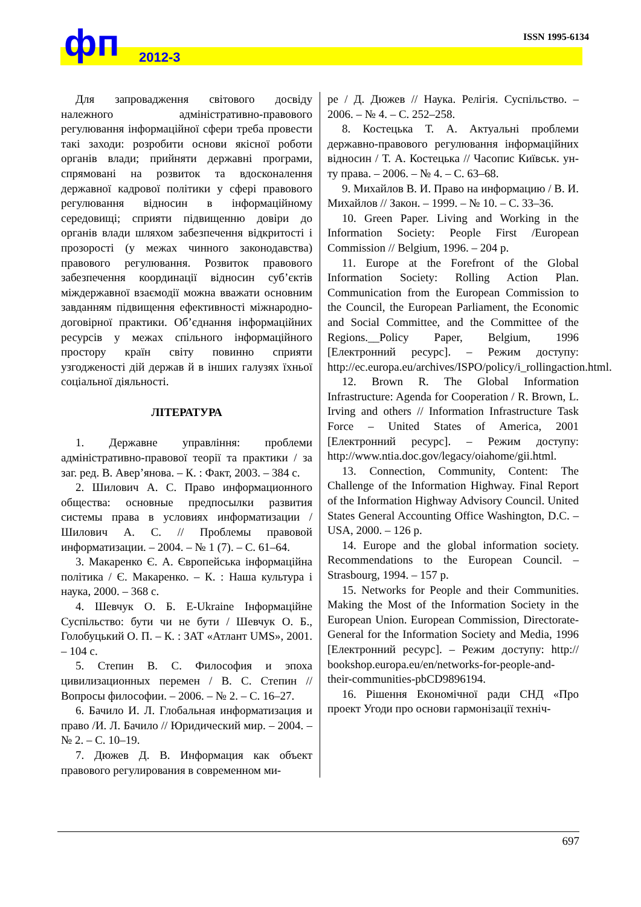ISSN 1995-6134 фп 2012-3
Для запровадження світового досвіду належного адміністративно-правового регулювання інформаційної сфери треба провести такі заходи: розробити основи якісної роботи органів влади; прийняти державні програми, спрямовані на розвиток та вдосконалення державної кадрової політики у сфері правового регулювання відносин в інформаційному середовищі; сприяти підвищенню довіри до органів влади шляхом забезпечення відкритості і прозорості (у межах чинного законодавства) правового регулювання. Розвиток правового забезпечення координації відносин суб’єктів міждержавної взаємодії можна вважати основним завданням підвищення ефективності міжнародно-договірної практики. Об’єднання інформаційних ресурсів у межах спільного інформаційного простору країн світу повинно сприяти узгодженості дій держав й в інших галузях їхньої соціальної діяльності.
ЛІТЕРАТУРА
1. Державне управління: проблеми адміністративно-правової теорії та практики / за заг. ред. В. Авер’янова. – К. : Факт, 2003. – 384 с.
2. Шилович А. С. Право информационного общества: основные предпосылки развития системы права в условиях информатизации / Шилович А. С. // Проблемы правовой информатизации. – 2004. – № 1 (7). – С. 61–64.
3. Макаренко Є. А. Європейська інформаційна політика / Є. Макаренко. – К. : Наша культура і наука, 2000. – 368 с.
4. Шевчук О. Б. E-Ukraine Інформаційне Суспільство: бути чи не бути / Шевчук О. Б., Голобуцький О. П. – К. : ЗАТ «Атлант UMS», 2001. – 104 с.
5. Степин В. С. Философия и эпоха цивилизационных перемен / В. С. Степин // Вопросы философии. – 2006. – № 2. – С. 16–27.
6. Бачило И. Л. Глобальная информатизация и право /И. Л. Бачило // Юридический мир. – 2004. – № 2. – С. 10–19.
7. Дюжев Д. В. Информация как объект правового регулирования в современном ми-
ре / Д. Дюжев // Наука. Релігія. Суспільство. – 2006. – № 4. – С. 252–258.
8. Костецька Т. А. Актуальні проблеми державно-правового регулювання інформаційних відносин / Т. А. Костецька // Часопис Київськ. ун-ту права. – 2006. – № 4. – С. 63–68.
9. Михайлов В. И. Право на информацию / В. И. Михайлов // Закон. – 1999. – № 10. – С. 33–36.
10. Green Paper. Living and Working in the Information Society: People First /European Commission // Belgium, 1996. – 204 p.
11. Europe at the Forefront of the Global Information Society: Rolling Action Plan. Communication from the European Commission to the Council, the European Parliament, the Economic and Social Committee, and the Committee of the Regions.__Policy Paper, Belgium, 1996 [Електронний ресурс]. – Режим доступу: http://ec.europa.eu/archives/ISPO/policy/i_rollingaction.html.
12. Brown R. The Global Information Infrastructure: Agenda for Cooperation / R. Brown, L. Irving and others // Information Infrastructure Task Force – United States of America, 2001 [Електронний ресурс]. – Режим доступу: http://www.ntia.doc.gov/legacy/oiahome/gii.html.
13. Connection, Community, Content: The Challenge of the Information Highway. Final Report of the Information Highway Advisory Council. United States General Accounting Office Washington, D.C. – USA, 2000. – 126 p.
14. Europe and the global information society. Recommendations to the European Council. – Strasbourg, 1994. – 157 p.
15. Networks for People and their Communities. Making the Most of the Information Society in the European Union. European Commission, Directorate-General for the Information Society and Media, 1996 [Електронний ресурс]. – Режим доступу: http:// bookshop.europa.eu/en/networks-for-people-and-their-communities-pbCD9896194.
16. Рішення Економічної ради СНД «Про проект Угоди про основи гармонізації техніч-
697